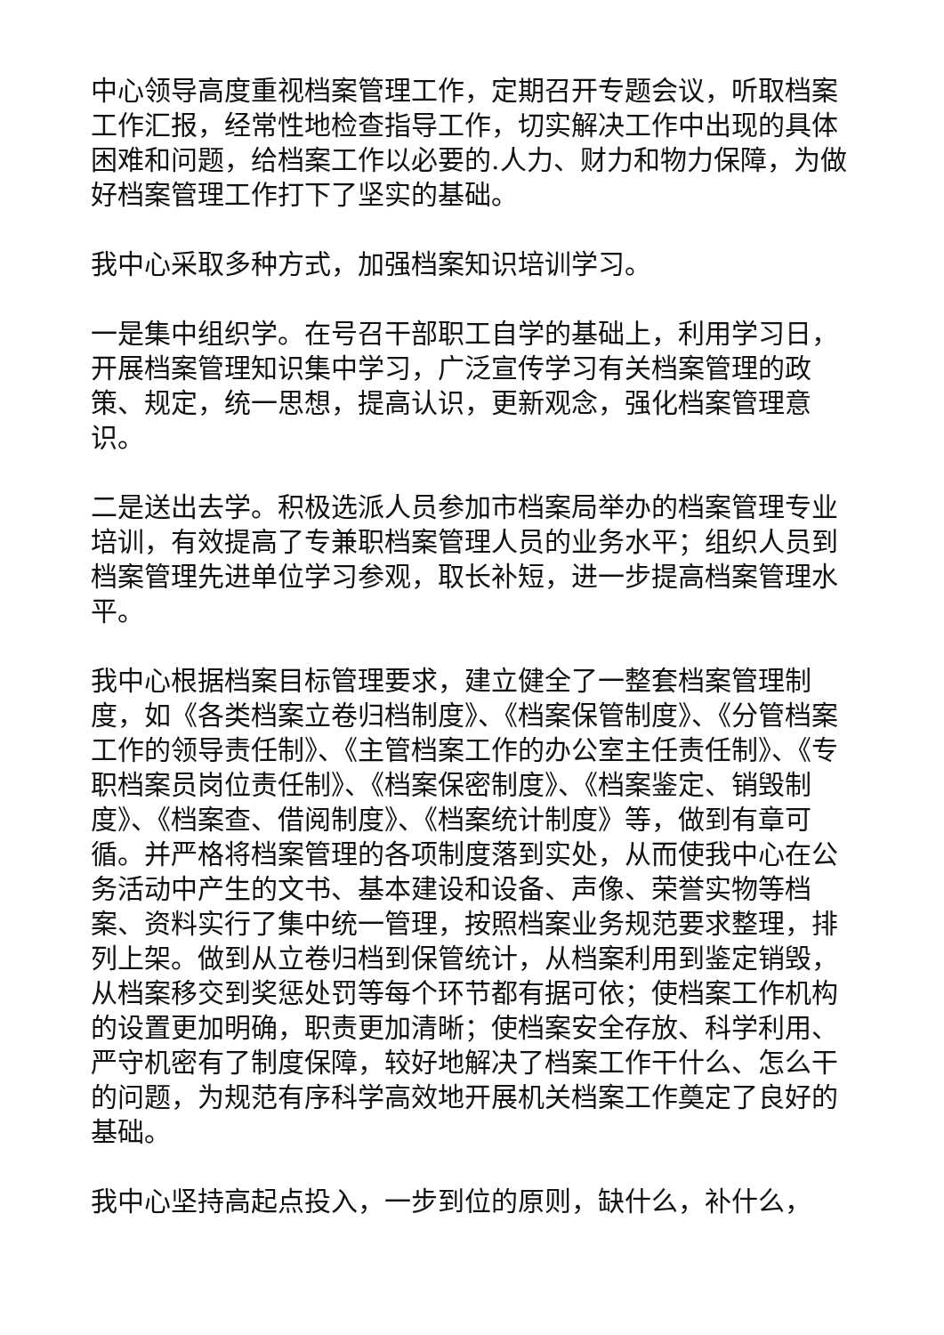中心领导高度重视档案管理工作，定期召开专题会议，听取档案工作汇报，经常性地检查指导工作，切实解决工作中出现的具体困难和问题，给档案工作以必要的.人力、财力和物力保障，为做好档案管理工作打下了坚实的基础。
我中心采取多种方式，加强档案知识培训学习。
一是集中组织学。在号召干部职工自学的基础上，利用学习日，开展档案管理知识集中学习，广泛宣传学习有关档案管理的政策、规定，统一思想，提高认识，更新观念，强化档案管理意识。
二是送出去学。积极选派人员参加市档案局举办的档案管理专业培训，有效提高了专兼职档案管理人员的业务水平；组织人员到档案管理先进单位学习参观，取长补短，进一步提高档案管理水平。
我中心根据档案目标管理要求，建立健全了一整套档案管理制度，如《各类档案立卷归档制度》、《档案保管制度》、《分管档案工作的领导责任制》、《主管档案工作的办公室主任责任制》、《专职档案员岗位责任制》、《档案保密制度》、《档案鉴定、销毁制度》、《档案查、借阅制度》、《档案统计制度》等，做到有章可循。并严格将档案管理的各项制度落到实处，从而使我中心在公务活动中产生的文书、基本建设和设备、声像、荣誉实物等档案、资料实行了集中统一管理，按照档案业务规范要求整理，排列上架。做到从立卷归档到保管统计，从档案利用到鉴定销毁，从档案移交到奖惩处罚等每个环节都有据可依；使档案工作机构的设置更加明确，职责更加清晰；使档案安全存放、科学利用、严守机密有了制度保障，较好地解决了档案工作干什么、怎么干的问题，为规范有序科学高效地开展机关档案工作奠定了良好的基础。
我中心坚持高起点投入，一步到位的原则，缺什么，补什么，